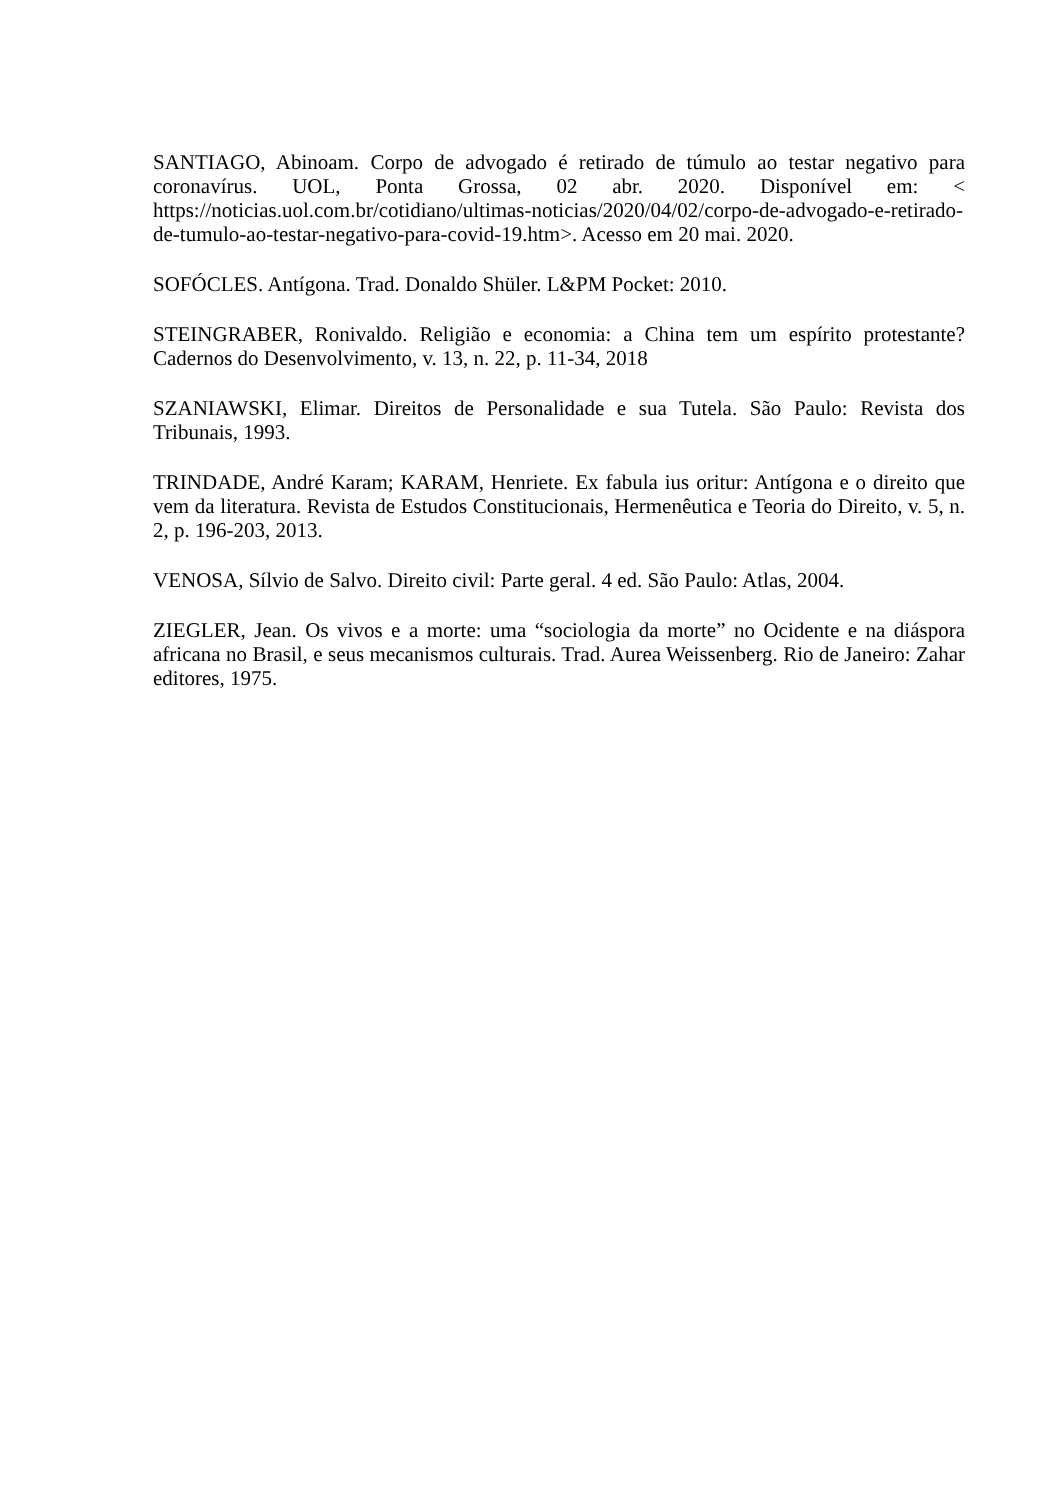SANTIAGO, Abinoam. Corpo de advogado é retirado de túmulo ao testar negativo para coronavírus. UOL, Ponta Grossa, 02 abr. 2020. Disponível em: < https://noticias.uol.com.br/cotidiano/ultimas-noticias/2020/04/02/corpo-de-advogado-e-retirado-de-tumulo-ao-testar-negativo-para-covid-19.htm>. Acesso em 20 mai. 2020.
SOFÓCLES. Antígona. Trad. Donaldo Shüler. L&PM Pocket: 2010.
STEINGRABER, Ronivaldo. Religião e economia: a China tem um espírito protestante? Cadernos do Desenvolvimento, v. 13, n. 22, p. 11-34, 2018
SZANIAWSKI, Elimar. Direitos de Personalidade e sua Tutela. São Paulo: Revista dos Tribunais, 1993.
TRINDADE, André Karam; KARAM, Henriete. Ex fabula ius oritur: Antígona e o direito que vem da literatura. Revista de Estudos Constitucionais, Hermenêutica e Teoria do Direito, v. 5, n. 2, p. 196-203, 2013.
VENOSA, Sílvio de Salvo. Direito civil: Parte geral. 4 ed. São Paulo: Atlas, 2004.
ZIEGLER, Jean. Os vivos e a morte: uma “sociologia da morte” no Ocidente e na diáspora africana no Brasil, e seus mecanismos culturais. Trad. Aurea Weissenberg. Rio de Janeiro: Zahar editores, 1975.